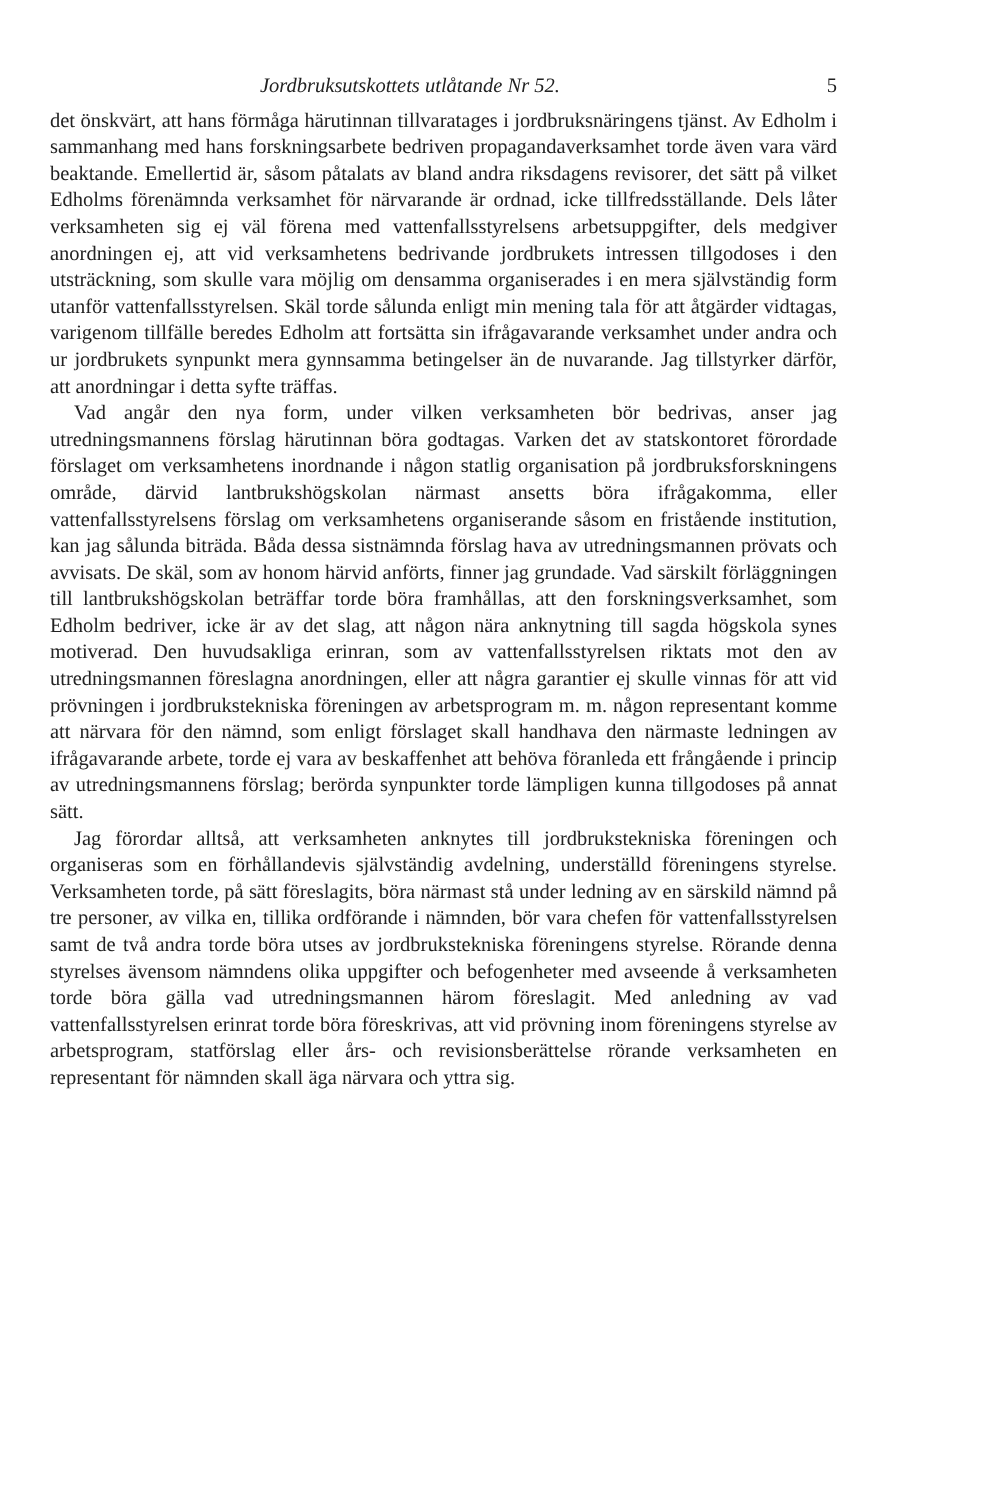Jordbruksutskottets utlåtande Nr 52. 5
det önskvärt, att hans förmåga härutinnan tillvaratages i jordbruksnäringens tjänst. Av Edholm i sammanhang med hans forskningsarbete bedriven propagandaverksamhet torde även vara värd beaktande. Emellertid är, såsom påtalats av bland andra riksdagens revisorer, det sätt på vilket Edholms förenämnda verksamhet för närvarande är ordnad, icke tillfredsställande. Dels låter verksamheten sig ej väl förena med vattenfallsstyrelsens arbetsuppgifter, dels medgiver anordningen ej, att vid verksamhetens bedrivande jordbrukets intressen tillgodoses i den utsträckning, som skulle vara möjlig om densamma organiserades i en mera självständig form utanför vattenfallsstyrelsen. Skäl torde sålunda enligt min mening tala för att åtgärder vidtagas, varigenom tillfälle beredes Edholm att fortsätta sin ifrågavarande verksamhet under andra och ur jordbrukets synpunkt mera gynnsamma betingelser än de nuvarande. Jag tillstyrker därför, att anordningar i detta syfte träffas.
Vad angår den nya form, under vilken verksamheten bör bedrivas, anser jag utredningsmannens förslag härutinnan böra godtagas. Varken det av statskontoret förordade förslaget om verksamhetens inordnande i någon statlig organisation på jordbruksforskningens område, därvid lantbrukshögskolan närmast ansetts böra ifrågakomma, eller vattenfallsstyrelsens förslag om verksamhetens organiserande såsom en fristående institution, kan jag sålunda biträda. Båda dessa sistnämnda förslag hava av utredningsmannen prövats och avvisats. De skäl, som av honom härvid anförts, finner jag grundade. Vad särskilt förläggningen till lantbrukshögskolan beträffar torde böra framhållas, att den forskningsverksamhet, som Edholm bedriver, icke är av det slag, att någon nära anknytning till sagda högskola synes motiverad. Den huvudsakliga erinran, som av vattenfallsstyrelsen riktats mot den av utredningsmannen föreslagna anordningen, eller att några garantier ej skulle vinnas för att vid prövningen i jordbrukstekniska föreningen av arbetsprogram m. m. någon representant komme att närvara för den nämnd, som enligt förslaget skall handhava den närmaste ledningen av ifrågavarande arbete, torde ej vara av beskaffenhet att behöva föranleda ett frångående i princip av utredningsmannens förslag; berörda synpunkter torde lämpligen kunna tillgodoses på annat sätt.
Jag förordar alltså, att verksamheten anknytes till jordbrukstekniska föreningen och organiseras som en förhållandevis självständig avdelning, underställd föreningens styrelse. Verksamheten torde, på sätt föreslagits, böra närmast stå under ledning av en särskild nämnd på tre personer, av vilka en, tillika ordförande i nämnden, bör vara chefen för vattenfallsstyrelsen samt de två andra torde böra utses av jordbrukstekniska föreningens styrelse. Rörande denna styrelses ävensom nämndens olika uppgifter och befogenheter med avseende å verksamheten torde böra gälla vad utredningsmannen härom föreslagit. Med anledning av vad vattenfallsstyrelsen erinrat torde böra föreskrivas, att vid prövning inom föreningens styrelse av arbetsprogram, statförslag eller års- och revisionsberättelse rörande verksamheten en representant för nämnden skall äga närvara och yttra sig.